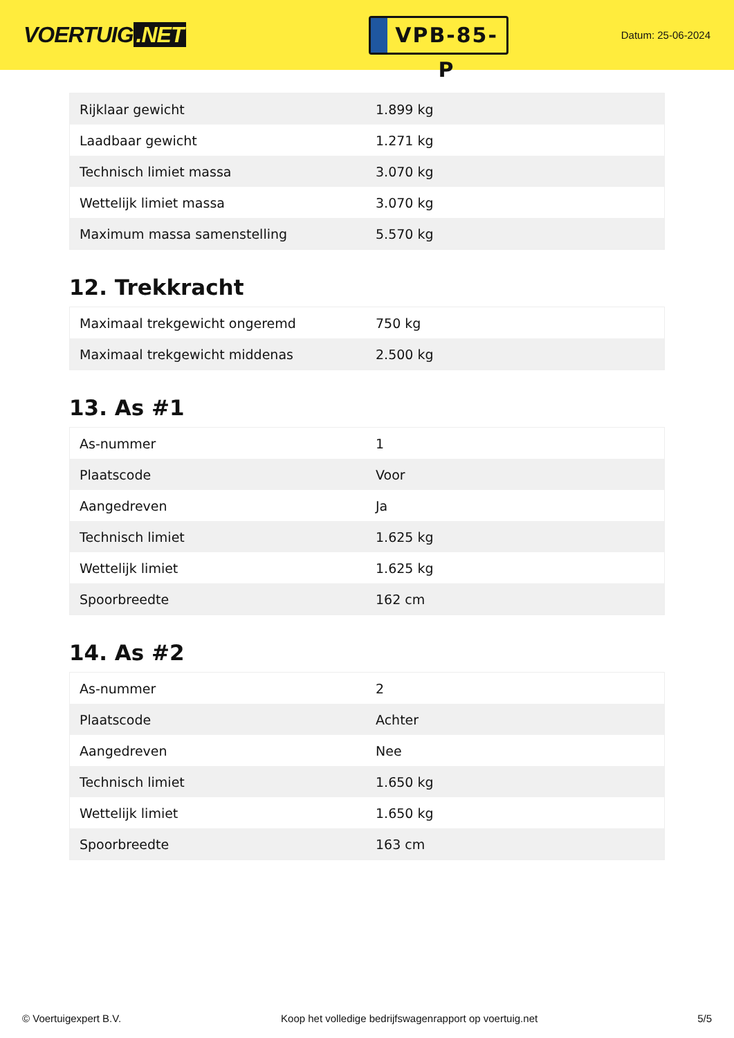VOERTUIG.NET
VPB-85-P
Datum: 25-06-2024
| Rijklaar gewicht | 1.899 kg |
| Laadbaar gewicht | 1.271 kg |
| Technisch limiet massa | 3.070 kg |
| Wettelijk limiet massa | 3.070 kg |
| Maximum massa samenstelling | 5.570 kg |
12. Trekkracht
| Maximaal trekgewicht ongeremd | 750 kg |
| Maximaal trekgewicht middenas | 2.500 kg |
13. As #1
| As-nummer | 1 |
| Plaatscode | Voor |
| Aangedreven | Ja |
| Technisch limiet | 1.625 kg |
| Wettelijk limiet | 1.625 kg |
| Spoorbreedte | 162 cm |
14. As #2
| As-nummer | 2 |
| Plaatscode | Achter |
| Aangedreven | Nee |
| Technisch limiet | 1.650 kg |
| Wettelijk limiet | 1.650 kg |
| Spoorbreedte | 163 cm |
© Voertuigexpert B.V. Koop het volledige bedrijfswagenrapport op voertuig.net 5/5